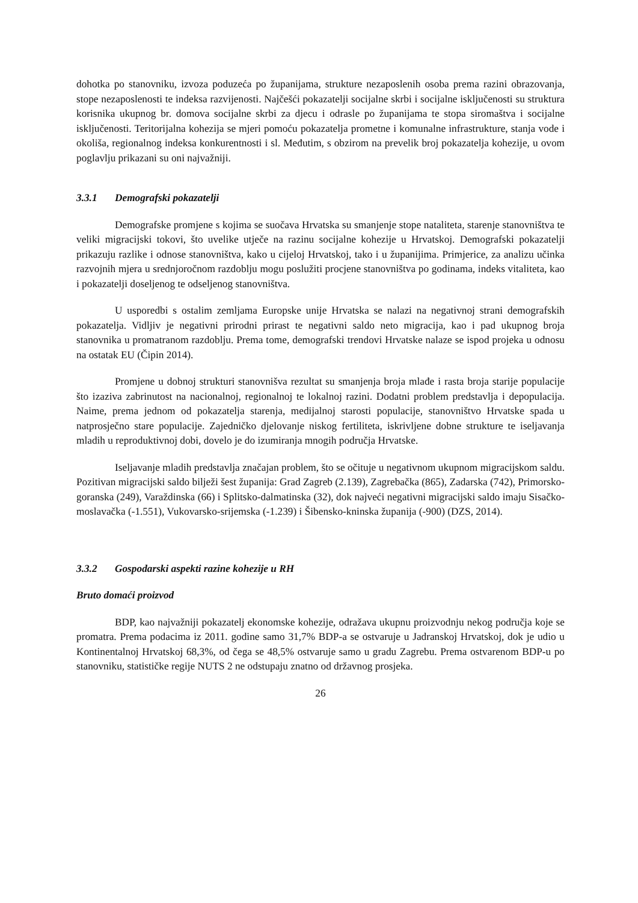dohotka po stanovniku, izvoza poduzeća po županijama, strukture nezaposlenih osoba prema razini obrazovanja, stope nezaposlenosti te indeksa razvijenosti. Najčešći pokazatelji socijalne skrbi i socijalne isključenosti su struktura korisnika ukupnog br. domova socijalne skrbi za djecu i odrasle po županijama te stopa siromaštva i socijalne isključenosti. Teritorijalna kohezija se mjeri pomoću pokazatelja prometne i komunalne infrastrukture, stanja vode i okoliša, regionalnog indeksa konkurentnosti i sl. Međutim, s obzirom na prevelik broj pokazatelja kohezije, u ovom poglavlju prikazani su oni najvažniji.
3.3.1 Demografski pokazatelji
Demografske promjene s kojima se suočava Hrvatska su smanjenje stope nataliteta, starenje stanovništva te veliki migracijski tokovi, što uvelike utječe na razinu socijalne kohezije u Hrvatskoj. Demografski pokazatelji prikazuju razlike i odnose stanovništva, kako u cijeloj Hrvatskoj, tako i u županijima. Primjerice, za analizu učinka razvojnih mjera u srednjoročnom razdoblju mogu poslužiti procjene stanovništva po godinama, indeks vitaliteta, kao i pokazatelji doseljenog te odseljenog stanovništva.
U usporedbi s ostalim zemljama Europske unije Hrvatska se nalazi na negativnoj strani demografskih pokazatelja. Vidljiv je negativni prirodni prirast te negativni saldo neto migracija, kao i pad ukupnog broja stanovnika u promatranom razdoblju. Prema tome, demografski trendovi Hrvatske nalaze se ispod projeka u odnosu na ostatak EU (Čipin 2014).
Promjene u dobnoj strukturi stanovnišva rezultat su smanjenja broja mlađe i rasta broja starije populacije što izaziva zabrinutost na nacionalnoj, regionalnoj te lokalnoj razini. Dodatni problem predstavlja i depopulacija. Naime, prema jednom od pokazatelja starenja, medijalnoj starosti populacije, stanovništvo Hrvatske spada u natprosječno stare populacije. Zajedničko djelovanje niskog fertiliteta, iskrivljene dobne strukture te iseljavanja mladih u reproduktivnoj dobi, dovelo je do izumiranja mnogih područja Hrvatske.
Iseljavanje mladih predstavlja značajan problem, što se očituje u negativnom ukupnom migracijskom saldu. Pozitivan migracijski saldo bilježi šest županija: Grad Zagreb (2.139), Zagrebačka (865), Zadarska (742), Primorsko-goranska (249), Varaždinska (66) i Splitsko-dalmatinska (32), dok najveći negativni migracijski saldo imaju Sisačko-moslavačka (-1.551), Vukovarsko-srijemska (-1.239) i Šibensko-kninska županija (-900) (DZS, 2014).
3.3.2 Gospodarski aspekti razine kohezije u RH
Bruto domaći proizvod
BDP, kao najvažniji pokazatelj ekonomske kohezije, odražava ukupnu proizvodnju nekog područja koje se promatra. Prema podacima iz 2011. godine samo 31,7% BDP-a se ostvaruje u Jadranskoj Hrvatskoj, dok je udio u Kontinentalnoj Hrvatskoj 68,3%, od čega se 48,5% ostvaruje samo u gradu Zagrebu. Prema ostvarenom BDP-u po stanovniku, statističke regije NUTS 2 ne odstupaju znatno od državnog prosjeka.
26